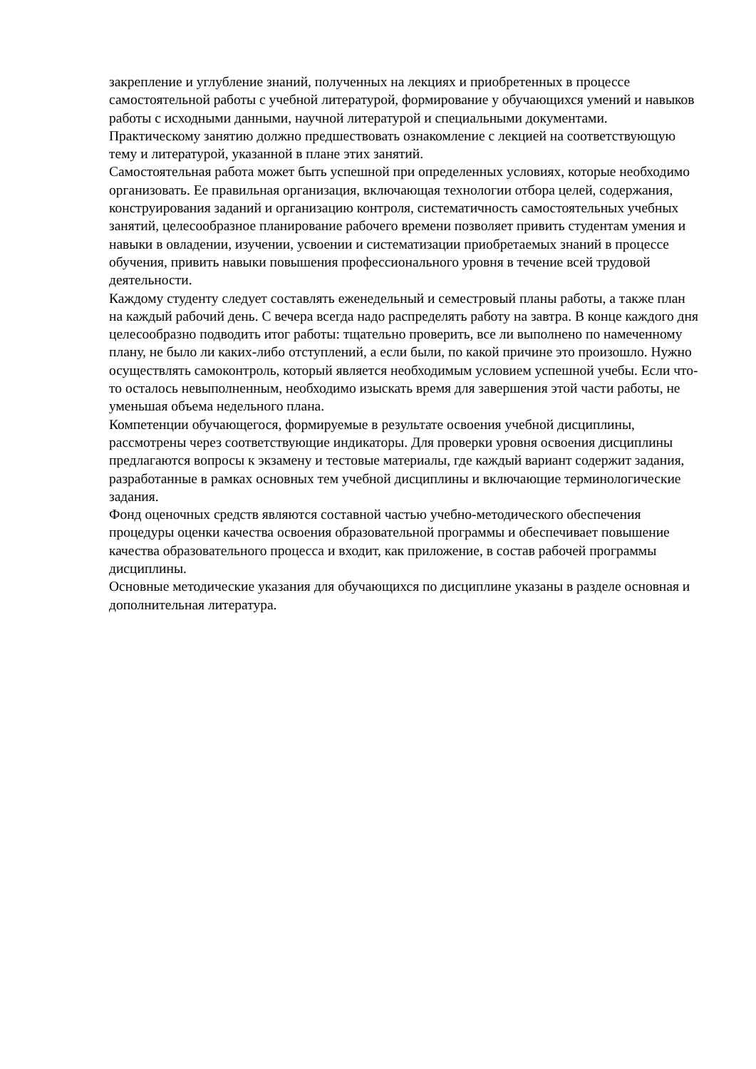закрепление и углубление знаний, полученных на лекциях и приобретенных в процессе самостоятельной работы с учебной литературой, формирование у обучающихся умений и навыков работы с исходными данными, научной литературой и специальными документами. Практическому занятию должно предшествовать ознакомление с лекцией на соответствующую тему и литературой, указанной в плане этих занятий.
Самостоятельная работа может быть успешной при определенных условиях, которые необходимо организовать. Ее правильная организация, включающая технологии отбора целей, содержания, конструирования заданий и организацию контроля, систематичность самостоятельных учебных занятий, целесообразное планирование рабочего времени позволяет привить студентам умения и навыки в овладении, изучении, усвоении и систематизации приобретаемых знаний в процессе обучения, привить навыки повышения профессионального уровня в течение всей трудовой деятельности.
Каждому студенту следует составлять еженедельный и семестровый планы работы, а также план на каждый рабочий день. С вечера всегда надо распределять работу на завтра. В конце каждого дня целесообразно подводить итог работы: тщательно проверить, все ли выполнено по намеченному плану, не было ли каких-либо отступлений, а если были, по какой причине это произошло. Нужно осуществлять самоконтроль, который является необходимым условием успешной учебы. Если что- то осталось невыполненным, необходимо изыскать время для завершения этой части работы, не уменьшая объема недельного плана.
Компетенции обучающегося, формируемые в результате освоения учебной дисциплины, рассмотрены через соответствующие индикаторы. Для проверки уровня освоения дисциплины предлагаются вопросы к экзамену и тестовые материалы, где каждый вариант содержит задания, разработанные в рамках основных тем учебной дисциплины и включающие терминологические задания.
Фонд оценочных средств являются составной частью учебно-методического обеспечения процедуры оценки качества освоения образовательной программы и обеспечивает повышение качества образовательного процесса и входит, как приложение, в состав рабочей программы дисциплины.
Основные методические указания для обучающихся по дисциплине указаны в разделе основная и дополнительная литература.